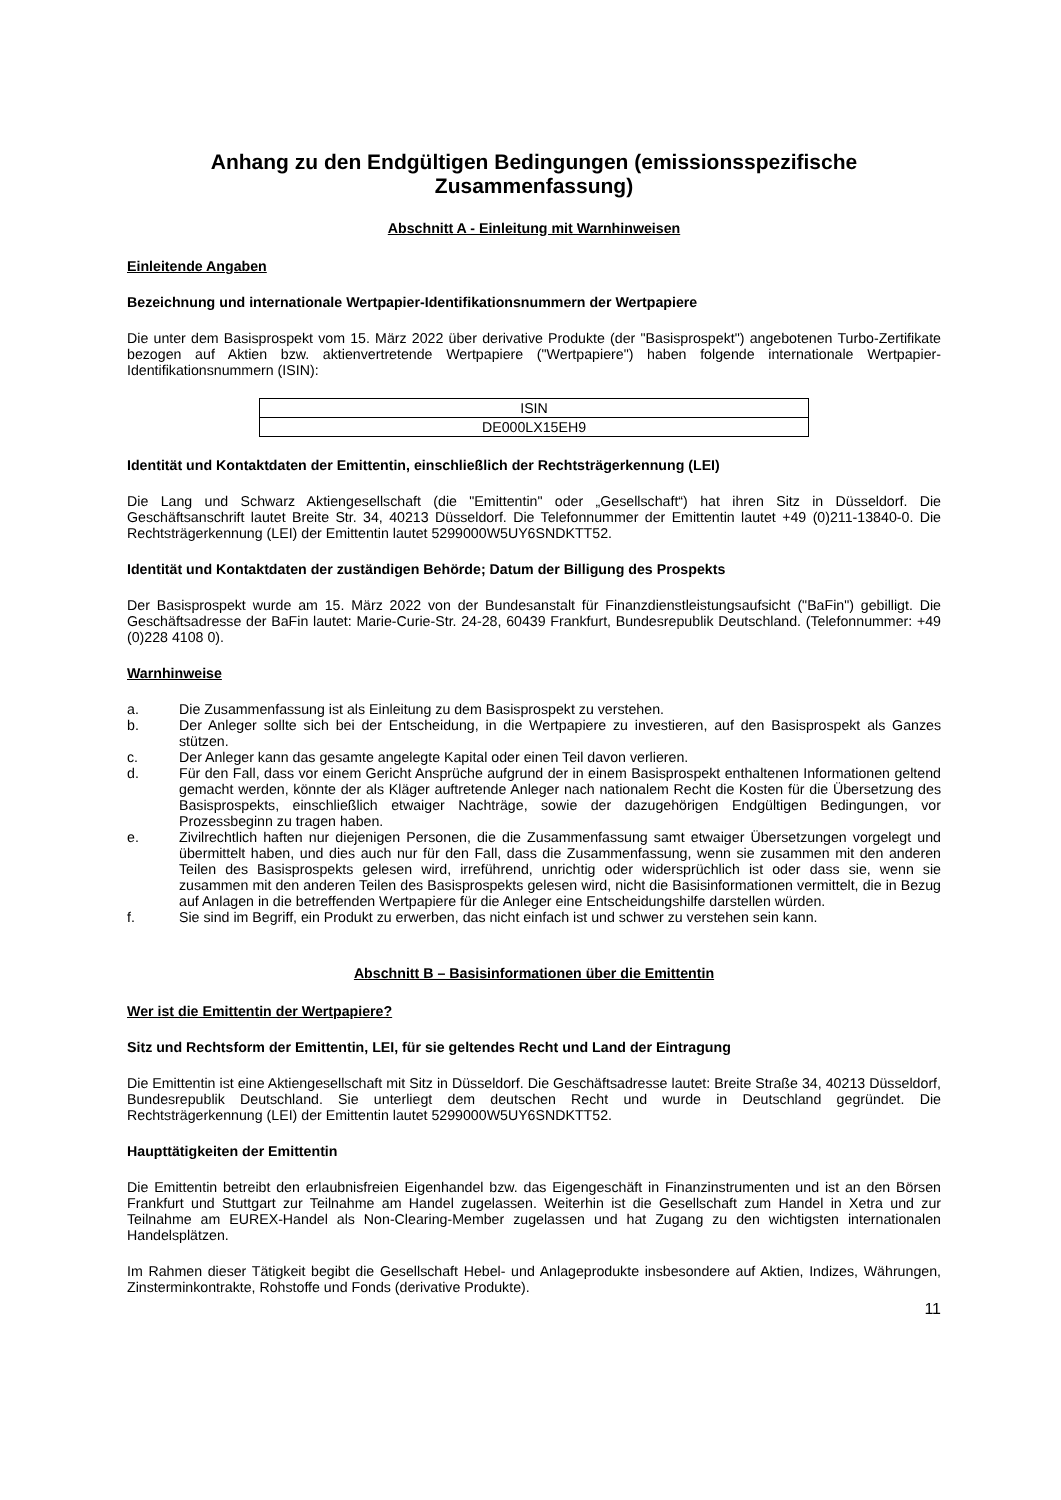Anhang zu den Endgültigen Bedingungen (emissionsspezifische Zusammenfassung)
Abschnitt A - Einleitung mit Warnhinweisen
Einleitende Angaben
Bezeichnung und internationale Wertpapier-Identifikationsnummern der Wertpapiere
Die unter dem Basisprospekt vom 15. März 2022 über derivative Produkte (der "Basisprospekt") angebotenen Turbo-Zertifikate bezogen auf Aktien bzw. aktienvertretende Wertpapiere ("Wertpapiere") haben folgende internationale Wertpapier-Identifikationsnummern (ISIN):
| ISIN |
| DE000LX15EH9 |
Identität und Kontaktdaten der Emittentin, einschließlich der Rechtsträgerkennung (LEI)
Die Lang und Schwarz Aktiengesellschaft (die "Emittentin" oder „Gesellschaft“) hat ihren Sitz in Düsseldorf. Die Geschäftsanschrift lautet Breite Str. 34, 40213 Düsseldorf. Die Telefonnummer der Emittentin lautet +49 (0)211-13840-0. Die Rechtsträgerkennung (LEI) der Emittentin lautet 5299000W5UY6SNDKTT52.
Identität und Kontaktdaten der zuständigen Behörde; Datum der Billigung des Prospekts
Der Basisprospekt wurde am 15. März 2022 von der Bundesanstalt für Finanzdienstleistungsaufsicht ("BaFin") gebilligt. Die Geschäftsadresse der BaFin lautet: Marie-Curie-Str. 24-28, 60439 Frankfurt, Bundesrepublik Deutschland. (Telefonnummer: +49 (0)228 4108 0).
Warnhinweise
a. Die Zusammenfassung ist als Einleitung zu dem Basisprospekt zu verstehen.
b. Der Anleger sollte sich bei der Entscheidung, in die Wertpapiere zu investieren, auf den Basisprospekt als Ganzes stützen.
c. Der Anleger kann das gesamte angelegte Kapital oder einen Teil davon verlieren.
d. Für den Fall, dass vor einem Gericht Ansprüche aufgrund der in einem Basisprospekt enthaltenen Informationen geltend gemacht werden, könnte der als Kläger auftretende Anleger nach nationalem Recht die Kosten für die Übersetzung des Basisprospekts, einschließlich etwaiger Nachträge, sowie der dazugehörigen Endgültigen Bedingungen, vor Prozessbeginn zu tragen haben.
e. Zivilrechtlich haften nur diejenigen Personen, die die Zusammenfassung samt etwaiger Übersetzungen vorgelegt und übermittelt haben, und dies auch nur für den Fall, dass die Zusammenfassung, wenn sie zusammen mit den anderen Teilen des Basisprospekts gelesen wird, irreführend, unrichtig oder widersprüchlich ist oder dass sie, wenn sie zusammen mit den anderen Teilen des Basisprospekts gelesen wird, nicht die Basisinformationen vermittelt, die in Bezug auf Anlagen in die betreffenden Wertpapiere für die Anleger eine Entscheidungshilfe darstellen würden.
f. Sie sind im Begriff, ein Produkt zu erwerben, das nicht einfach ist und schwer zu verstehen sein kann.
Abschnitt B – Basisinformationen über die Emittentin
Wer ist die Emittentin der Wertpapiere?
Sitz und Rechtsform der Emittentin, LEI, für sie geltendes Recht und Land der Eintragung
Die Emittentin ist eine Aktiengesellschaft mit Sitz in Düsseldorf. Die Geschäftsadresse lautet: Breite Straße 34, 40213 Düsseldorf, Bundesrepublik Deutschland. Sie unterliegt dem deutschen Recht und wurde in Deutschland gegründet. Die Rechtsträgerkennung (LEI) der Emittentin lautet 5299000W5UY6SNDKTT52.
Haupttätigkeiten der Emittentin
Die Emittentin betreibt den erlaubnisfreien Eigenhandel bzw. das Eigengeschäft in Finanzinstrumenten und ist an den Börsen Frankfurt und Stuttgart zur Teilnahme am Handel zugelassen. Weiterhin ist die Gesellschaft zum Handel in Xetra und zur Teilnahme am EUREX-Handel als Non-Clearing-Member zugelassen und hat Zugang zu den wichtigsten internationalen Handelsplätzen.
Im Rahmen dieser Tätigkeit begibt die Gesellschaft Hebel- und Anlageprodukte insbesondere auf Aktien, Indizes, Währungen, Zinsterminkontrakte, Rohstoffe und Fonds (derivative Produkte).
11